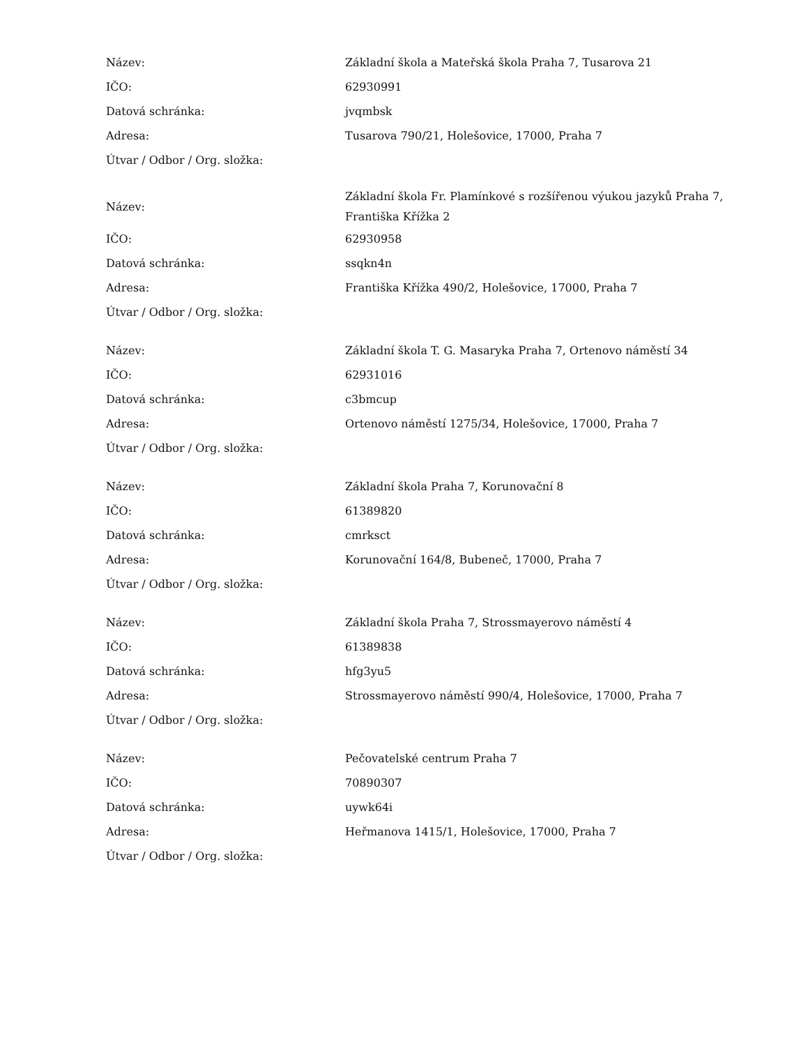| Název: | Základní škola a Mateřská škola Praha 7, Tusarova 21 |
| IČO: | 62930991 |
| Datová schránka: | jvqmbsk |
| Adresa: | Tusarova 790/21, Holešovice, 17000, Praha 7 |
| Útvar / Odbor / Org. složka: | |
| Název: | Základní škola Fr. Plamínkové s rozšířenou výukou jazyků Praha 7, Františka Křížka 2 |
| IČO: | 62930958 |
| Datová schránka: | ssqkn4n |
| Adresa: | Františka Křížka 490/2, Holešovice, 17000, Praha 7 |
| Útvar / Odbor / Org. složka: | |
| Název: | Základní škola T. G. Masaryka Praha 7, Ortenovo náměstí 34 |
| IČO: | 62931016 |
| Datová schránka: | c3bmcup |
| Adresa: | Ortenovo náměstí 1275/34, Holešovice, 17000, Praha 7 |
| Útvar / Odbor / Org. složka: | |
| Název: | Základní škola Praha 7, Korunovační 8 |
| IČO: | 61389820 |
| Datová schránka: | cmrksct |
| Adresa: | Korunovační 164/8, Bubeneč, 17000, Praha 7 |
| Útvar / Odbor / Org. složka: | |
| Název: | Základní škola Praha 7, Strossmayerovo náměstí 4 |
| IČO: | 61389838 |
| Datová schránka: | hfg3yu5 |
| Adresa: | Strossmayerovo náměstí 990/4, Holešovice, 17000, Praha 7 |
| Útvar / Odbor / Org. složka: | |
| Název: | Pečovatelské centrum Praha 7 |
| IČO: | 70890307 |
| Datová schránka: | uywk64i |
| Adresa: | Heřmanova 1415/1, Holešovice, 17000, Praha 7 |
| Útvar / Odbor / Org. složka: | |